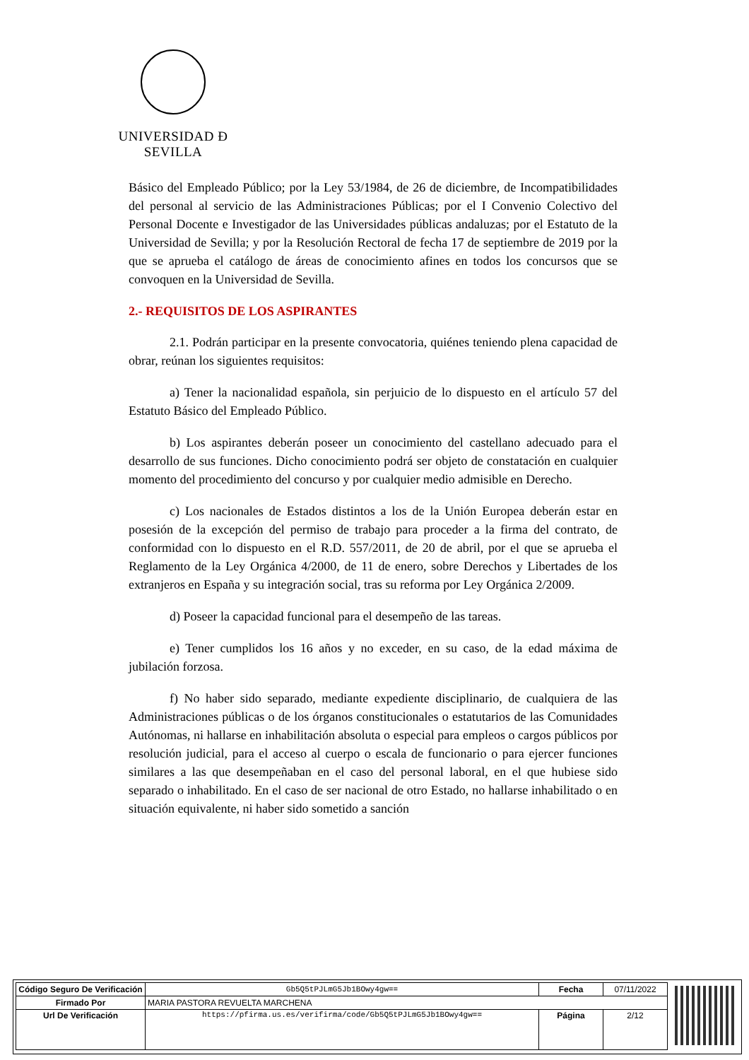UNIVERSIDAD Ð SEVILLA
Básico del Empleado Público; por la Ley 53/1984, de 26 de diciembre, de Incompatibilidades del personal al servicio de las Administraciones Públicas; por el I Convenio Colectivo del Personal Docente e Investigador de las Universidades públicas andaluzas; por el Estatuto de la Universidad de Sevilla; y por la Resolución Rectoral de fecha 17 de septiembre de 2019 por la que se aprueba el catálogo de áreas de conocimiento afines en todos los concursos que se convoquen en la Universidad de Sevilla.
2.- REQUISITOS DE LOS ASPIRANTES
2.1. Podrán participar en la presente convocatoria, quiénes teniendo plena capacidad de obrar, reúnan los siguientes requisitos:
a) Tener la nacionalidad española, sin perjuicio de lo dispuesto en el artículo 57 del Estatuto Básico del Empleado Público.
b) Los aspirantes deberán poseer un conocimiento del castellano adecuado para el desarrollo de sus funciones. Dicho conocimiento podrá ser objeto de constatación en cualquier momento del procedimiento del concurso y por cualquier medio admisible en Derecho.
c) Los nacionales de Estados distintos a los de la Unión Europea deberán estar en posesión de la excepción del permiso de trabajo para proceder a la firma del contrato, de conformidad con lo dispuesto en el R.D. 557/2011, de 20 de abril, por el que se aprueba el Reglamento de la Ley Orgánica 4/2000, de 11 de enero, sobre Derechos y Libertades de los extranjeros en España y su integración social, tras su reforma por Ley Orgánica 2/2009.
d) Poseer la capacidad funcional para el desempeño de las tareas.
e) Tener cumplidos los 16 años y no exceder, en su caso, de la edad máxima de jubilación forzosa.
f) No haber sido separado, mediante expediente disciplinario, de cualquiera de las Administraciones públicas o de los órganos constitucionales o estatutarios de las Comunidades Autónomas, ni hallarse en inhabilitación absoluta o especial para empleos o cargos públicos por resolución judicial, para el acceso al cuerpo o escala de funcionario o para ejercer funciones similares a las que desempeñaban en el caso del personal laboral, en el que hubiese sido separado o inhabilitado. En el caso de ser nacional de otro Estado, no hallarse inhabilitado o en situación equivalente, ni haber sido sometido a sanción
| Código Seguro De Verificación | Gb5Q5tPJLmG5Jb1BOwy4gw== | Fecha | 07/11/2022 |
| Firmado Por | MARIA PASTORA REVUELTA MARCHENA | | |
| Url De Verificación | https://pfirma.us.es/verifirma/code/Gb5Q5tPJLmG5Jb1BOwy4gw== | Página | 2/12 |